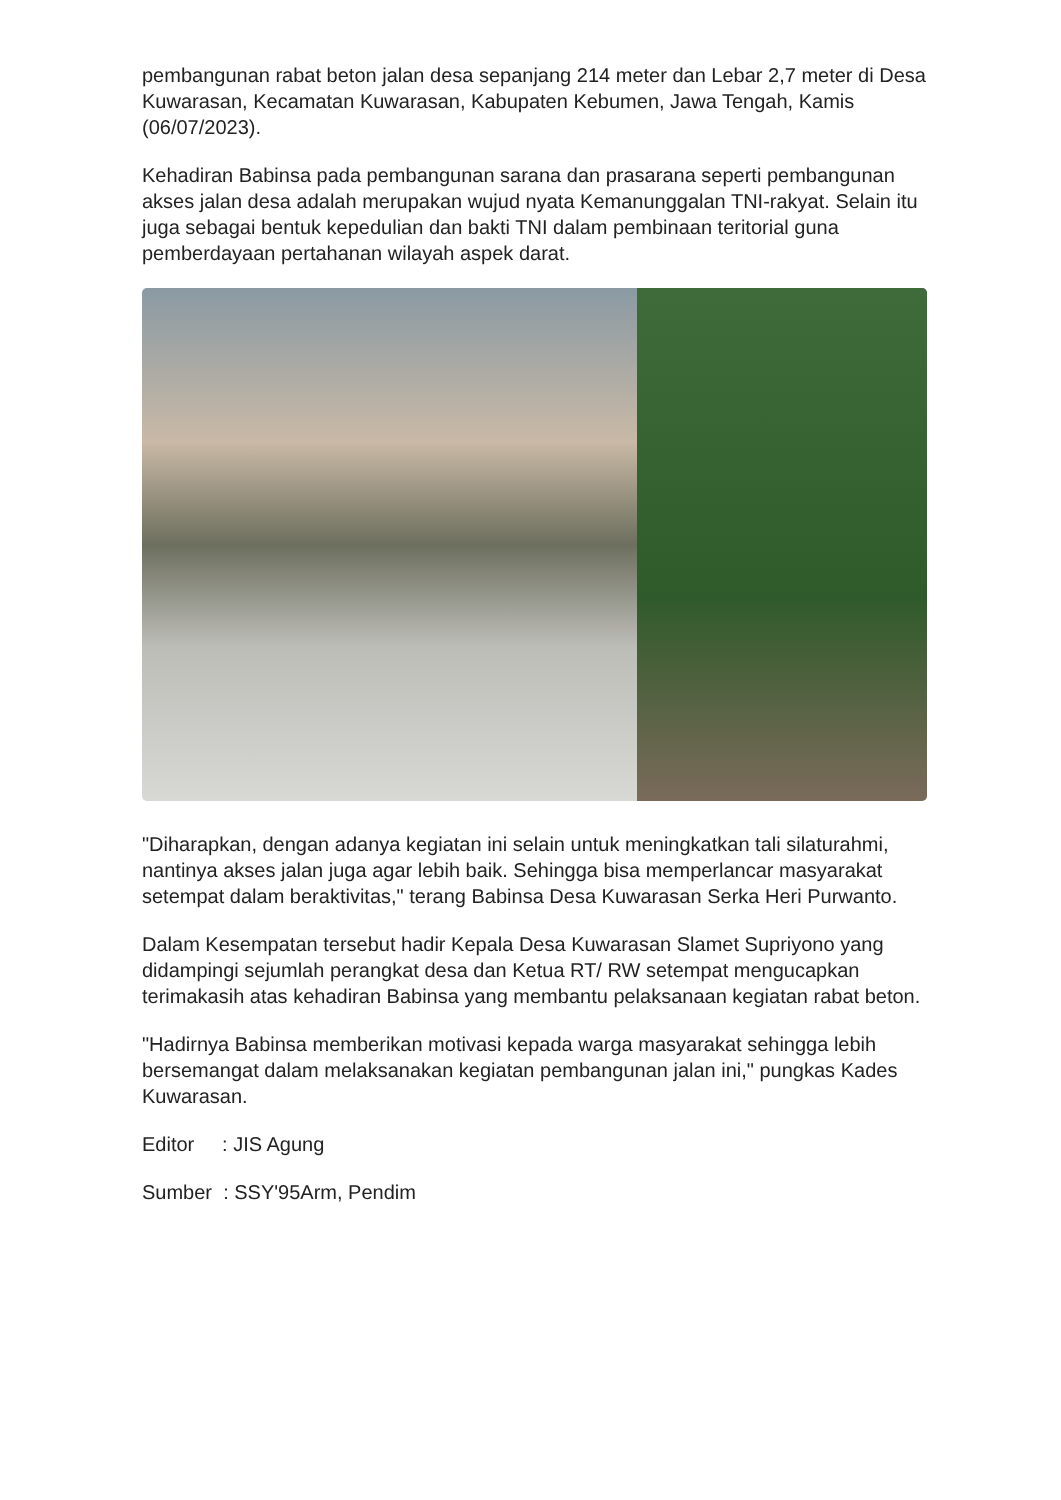pembangunan rabat beton jalan desa sepanjang 214 meter dan Lebar 2,7 meter di Desa Kuwarasan, Kecamatan Kuwarasan, Kabupaten Kebumen, Jawa Tengah, Kamis (06/07/2023).
Kehadiran Babinsa pada pembangunan sarana dan prasarana seperti pembangunan akses jalan desa adalah merupakan wujud nyata Kemanunggalan TNI-rakyat. Selain itu juga sebagai bentuk kepedulian dan bakti TNI dalam pembinaan teritorial guna pemberdayaan pertahanan wilayah aspek darat.
"Diharapkan, dengan adanya kegiatan ini selain untuk meningkatkan tali silaturahmi, nantinya akses jalan juga agar lebih baik. Sehingga bisa memperlancar masyarakat setempat dalam beraktivitas," terang Babinsa Desa Kuwarasan Serka Heri Purwanto.
Dalam Kesempatan tersebut hadir Kepala Desa Kuwarasan Slamet Supriyono yang didampingi sejumlah perangkat desa dan Ketua RT/ RW setempat mengucapkan terimakasih atas kehadiran Babinsa yang membantu pelaksanaan kegiatan rabat beton.
"Hadirnya Babinsa memberikan motivasi kepada warga masyarakat sehingga lebih bersemangat dalam melaksanakan kegiatan pembangunan jalan ini," pungkas Kades Kuwarasan.
Editor : JIS Agung
Sumber : SSY'95Arm, Pendim